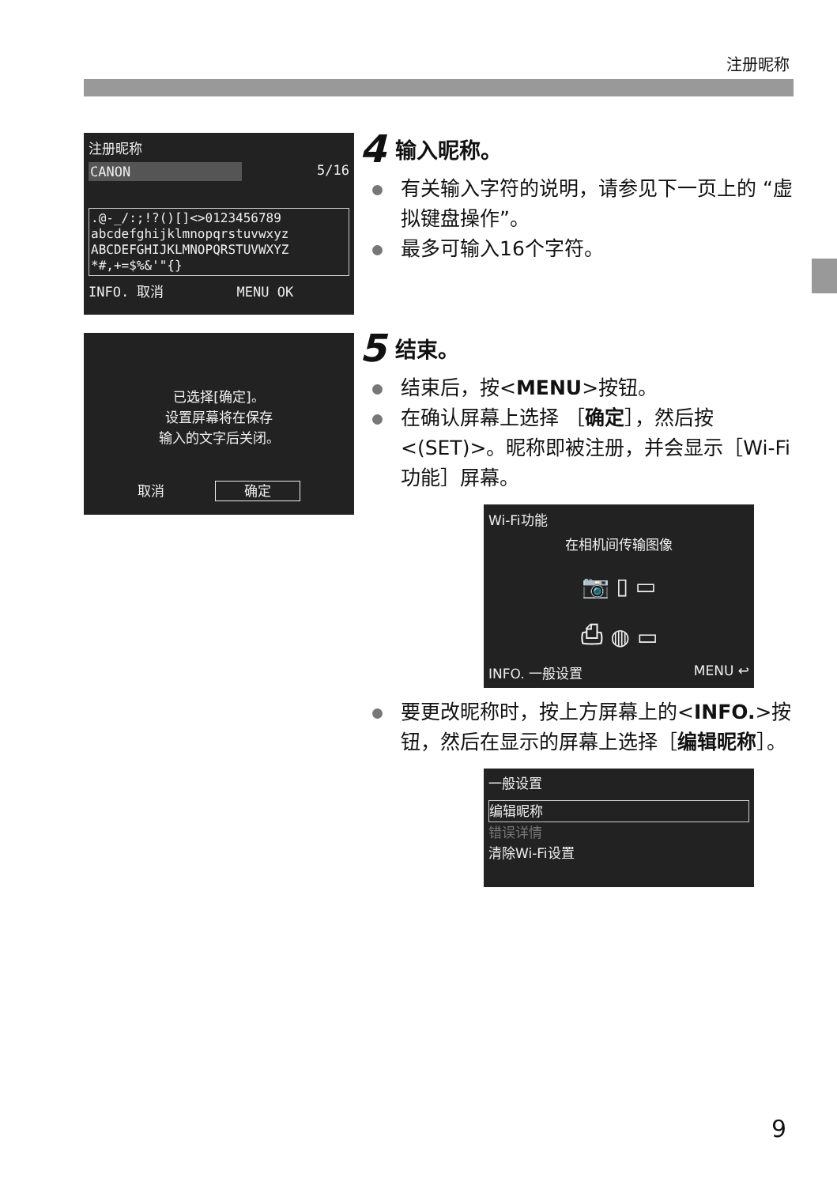注册昵称
注册昵称
CANON 5/16
.@-_/:;!?()[]<>0123456789
abcdefghijklmnopqrstuvwxyz
ABCDEFGHIJKLMNOPQRSTUVWXYZ
*#,+=$%&'"{}
INFO. 取消 MENU OK
已选择[确定]。
设置屏幕将在保存
输入的文字后关闭。
取消 确定
4 输入昵称。
有关输入字符的说明，请参见下一页上的 “虚拟键盘操作”。
最多可输入16个字符。
5 结束。
结束后，按<MENU>按钮。
在确认屏幕上选择 ［确定］，然后按<(SET)>。昵称即被注册，并会显示［Wi-Fi功能］屏幕。
Wi-Fi功能
在相机间传输图像
📷 ▯ ▭
⎙ ◍ ▭
INFO. 一般设置 MENU ↩
要更改昵称时，按上方屏幕上的<INFO.>按钮，然后在显示的屏幕上选择［编辑昵称］。
一般设置
编辑昵称
错误详情
清除Wi-Fi设置
9